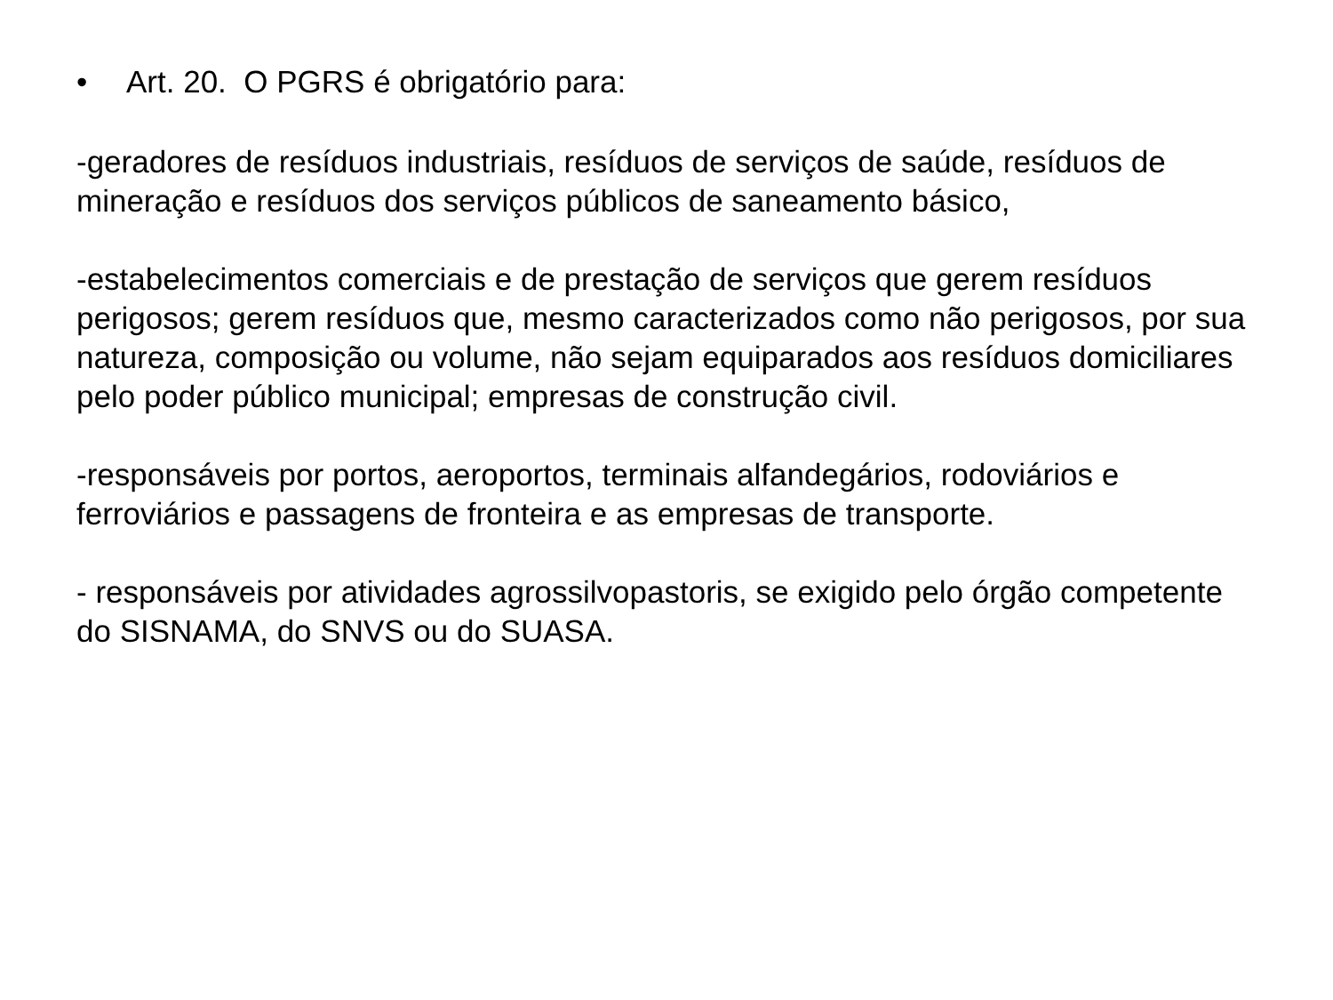• Art. 20. O PGRS é obrigatório para:
-geradores de resíduos industriais, resíduos de serviços de saúde, resíduos de mineração e resíduos dos serviços públicos de saneamento básico,
-estabelecimentos comerciais e de prestação de serviços que gerem resíduos perigosos; gerem resíduos que, mesmo caracterizados como não perigosos, por sua natureza, composição ou volume, não sejam equiparados aos resíduos domiciliares pelo poder público municipal; empresas de construção civil.
-responsáveis por portos, aeroportos, terminais alfandegários, rodoviários e ferroviários e passagens de fronteira e as empresas de transporte.
- responsáveis por atividades agrossilvopastoris, se exigido pelo órgão competente do SISNAMA, do SNVS ou do SUASA.